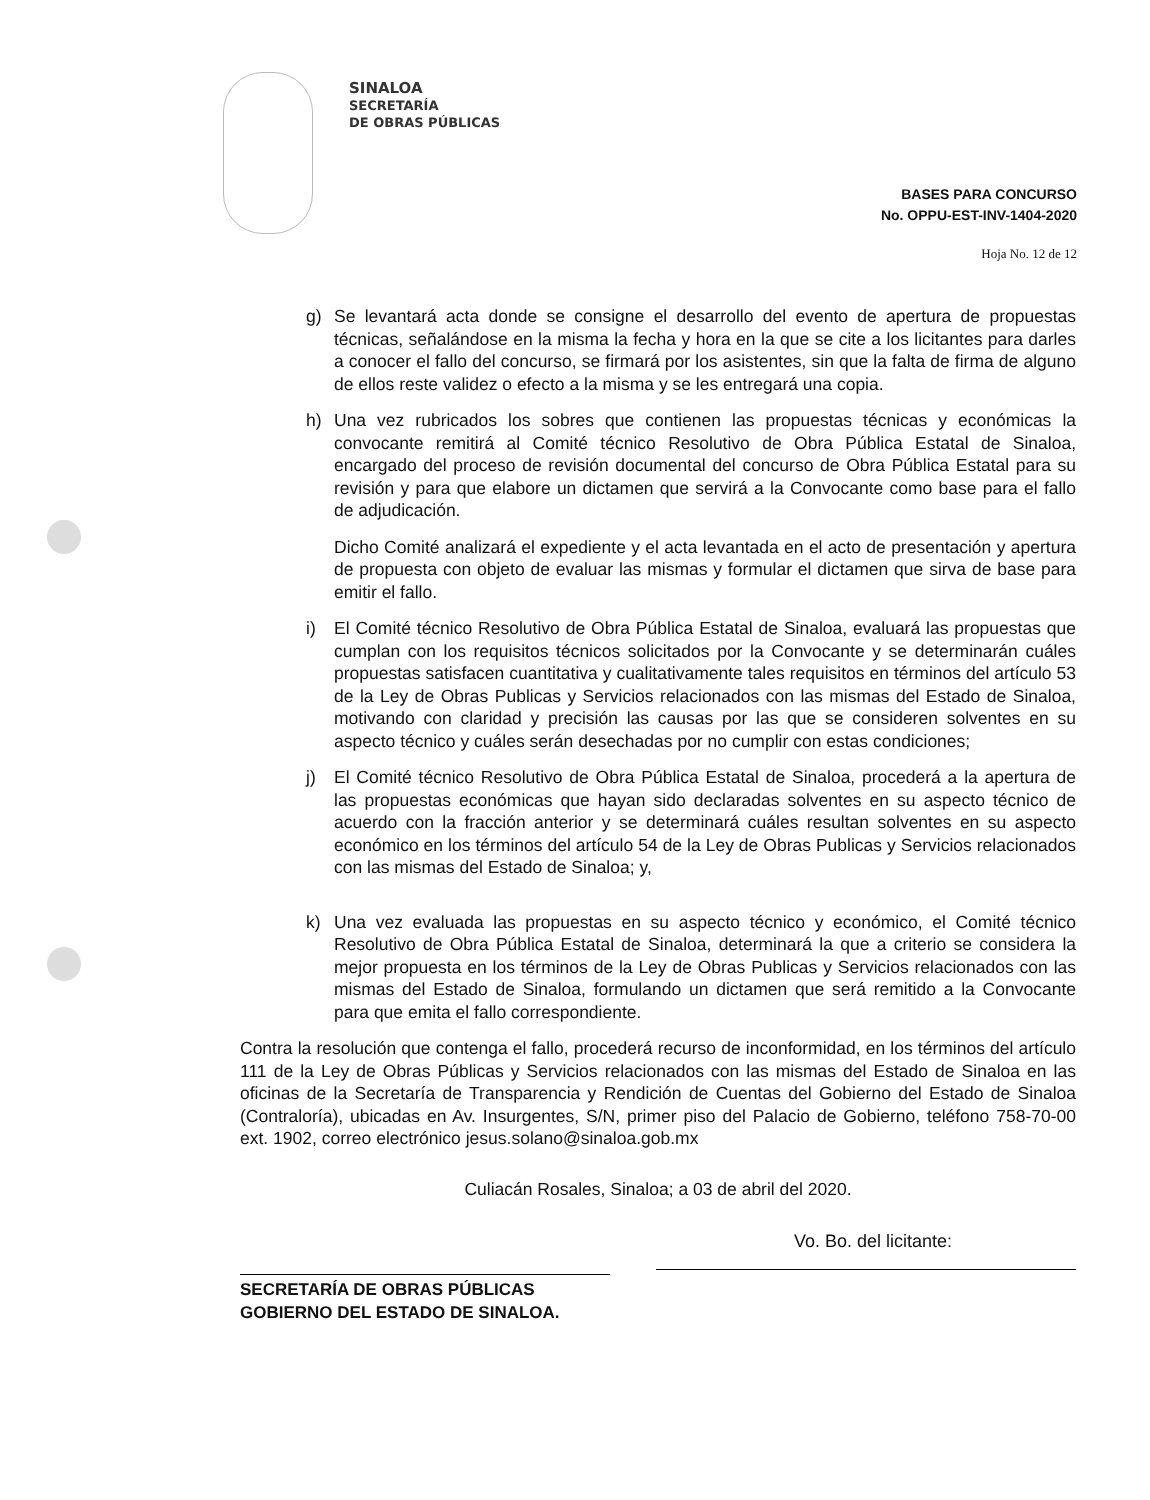SINALOA
SECRETARÍA
DE OBRAS PÚBLICAS
BASES PARA CONCURSO
No. OPPU-EST-INV-1404-2020
Hoja No. 12 de 12
g) Se levantará acta donde se consigne el desarrollo del evento de apertura de propuestas técnicas, señalándose en la misma la fecha y hora en la que se cite a los licitantes para darles a conocer el fallo del concurso, se firmará por los asistentes, sin que la falta de firma de alguno de ellos reste validez o efecto a la misma y se les entregará una copia.
h) Una vez rubricados los sobres que contienen las propuestas técnicas y económicas la convocante remitirá al Comité técnico Resolutivo de Obra Pública Estatal de Sinaloa, encargado del proceso de revisión documental del concurso de Obra Pública Estatal para su revisión y para que elabore un dictamen que servirá a la Convocante como base para el fallo de adjudicación.
Dicho Comité analizará el expediente y el acta levantada en el acto de presentación y apertura de propuesta con objeto de evaluar las mismas y formular el dictamen que sirva de base para emitir el fallo.
i) El Comité técnico Resolutivo de Obra Pública Estatal de Sinaloa, evaluará las propuestas que cumplan con los requisitos técnicos solicitados por la Convocante y se determinarán cuáles propuestas satisfacen cuantitativa y cualitativamente tales requisitos en términos del artículo 53 de la Ley de Obras Publicas y Servicios relacionados con las mismas del Estado de Sinaloa, motivando con claridad y precisión las causas por las que se consideren solventes en su aspecto técnico y cuáles serán desechadas por no cumplir con estas condiciones;
j) El Comité técnico Resolutivo de Obra Pública Estatal de Sinaloa, procederá a la apertura de las propuestas económicas que hayan sido declaradas solventes en su aspecto técnico de acuerdo con la fracción anterior y se determinará cuáles resultan solventes en su aspecto económico en los términos del artículo 54 de la Ley de Obras Publicas y Servicios relacionados con las mismas del Estado de Sinaloa; y,
k) Una vez evaluada las propuestas en su aspecto técnico y económico, el Comité técnico Resolutivo de Obra Pública Estatal de Sinaloa, determinará la que a criterio se considera la mejor propuesta en los términos de la Ley de Obras Publicas y Servicios relacionados con las mismas del Estado de Sinaloa, formulando un dictamen que será remitido a la Convocante para que emita el fallo correspondiente.
Contra la resolución que contenga el fallo, procederá recurso de inconformidad, en los términos del artículo 111 de la Ley de Obras Públicas y Servicios relacionados con las mismas del Estado de Sinaloa en las oficinas de la Secretaría de Transparencia y Rendición de Cuentas del Gobierno del Estado de Sinaloa (Contraloría), ubicadas en Av. Insurgentes, S/N, primer piso del Palacio de Gobierno, teléfono 758-70-00 ext. 1902, correo electrónico jesus.solano@sinaloa.gob.mx
Culiacán Rosales, Sinaloa; a 03 de abril del 2020.
SECRETARÍA DE OBRAS PÚBLICAS
GOBIERNO DEL ESTADO DE SINALOA.
Vo. Bo. del licitante: